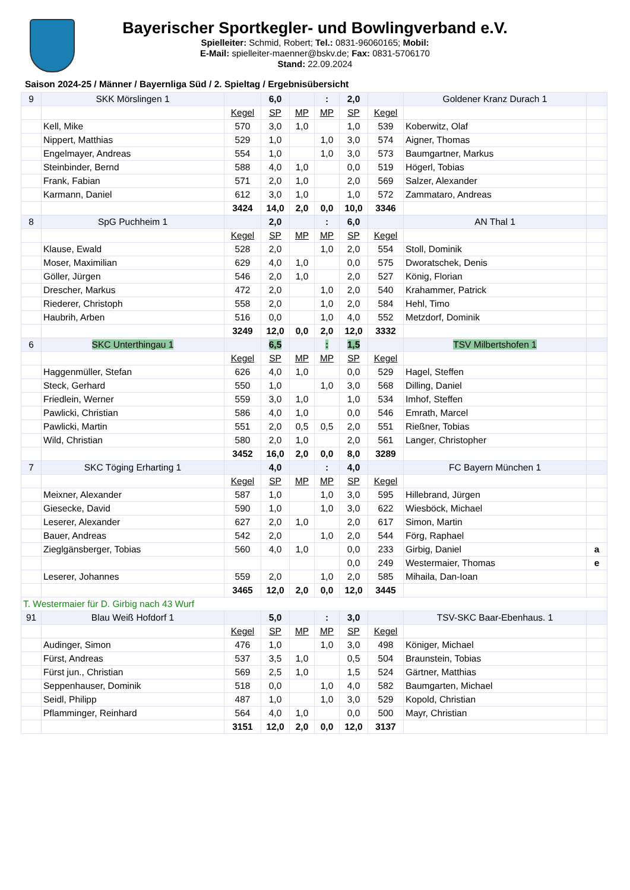Bayerischer Sportkegler- und Bowlingverband e.V.
Spielleiter: Schmid, Robert; Tel.: 0831-96060165; Mobil:
E-Mail: spielleiter-maenner@bskv.de; Fax: 0831-5706170
Stand: 22.09.2024
Saison 2024-25 / Männer / Bayernliga Süd / 2. Spieltag / Ergebnisübersicht
| 9 | SKK Mörslingen 1 | | 6,0 | | : | 2,0 | | Goldener Kranz Durach 1 | |
| | | Kegel | SP | MP | MP | SP | Kegel | | |
| | Kell, Mike | 570 | 3,0 | 1,0 | | 1,0 | 539 | Koberwitz, Olaf | |
| | Nippert, Matthias | 529 | 1,0 | | 1,0 | 3,0 | 574 | Aigner, Thomas | |
| | Engelmayer, Andreas | 554 | 1,0 | | 1,0 | 3,0 | 573 | Baumgartner, Markus | |
| | Steinbinder, Bernd | 588 | 4,0 | 1,0 | | 0,0 | 519 | Högerl, Tobias | |
| | Frank, Fabian | 571 | 2,0 | 1,0 | | 2,0 | 569 | Salzer, Alexander | |
| | Karmann, Daniel | 612 | 3,0 | 1,0 | | 1,0 | 572 | Zammataro, Andreas | |
| | | 3424 | 14,0 | 2,0 | 0,0 | 10,0 | 3346 | | |
| 8 | SpG Puchheim 1 | | 2,0 | | : | 6,0 | | AN Thal 1 | |
| | | Kegel | SP | MP | MP | SP | Kegel | | |
| | Klause, Ewald | 528 | 2,0 | | 1,0 | 2,0 | 554 | Stoll, Dominik | |
| | Moser, Maximilian | 629 | 4,0 | 1,0 | | 0,0 | 575 | Dworatschek, Denis | |
| | Göller, Jürgen | 546 | 2,0 | 1,0 | | 2,0 | 527 | König, Florian | |
| | Drescher, Markus | 472 | 2,0 | | 1,0 | 2,0 | 540 | Krahammer, Patrick | |
| | Riederer, Christoph | 558 | 2,0 | | 1,0 | 2,0 | 584 | Hehl, Timo | |
| | Haubrih, Arben | 516 | 0,0 | | 1,0 | 4,0 | 552 | Metzdorf, Dominik | |
| | | 3249 | 12,0 | 0,0 | 2,0 | 12,0 | 3332 | | |
| 6 | SKC Unterthingau 1 | | 6,5 | | : | 1,5 | | TSV Milbertshofen 1 | |
| | | Kegel | SP | MP | MP | SP | Kegel | | |
| | Haggenmüller, Stefan | 626 | 4,0 | 1,0 | | 0,0 | 529 | Hagel, Steffen | |
| | Steck, Gerhard | 550 | 1,0 | | 1,0 | 3,0 | 568 | Dilling, Daniel | |
| | Friedlein, Werner | 559 | 3,0 | 1,0 | | 1,0 | 534 | Imhof, Steffen | |
| | Pawlicki, Christian | 586 | 4,0 | 1,0 | | 0,0 | 546 | Emrath, Marcel | |
| | Pawlicki, Martin | 551 | 2,0 | 0,5 | 0,5 | 2,0 | 551 | Rießner, Tobias | |
| | Wild, Christian | 580 | 2,0 | 1,0 | | 2,0 | 561 | Langer, Christopher | |
| | | 3452 | 16,0 | 2,0 | 0,0 | 8,0 | 3289 | | |
| 7 | SKC Töging Erharting 1 | | 4,0 | | : | 4,0 | | FC Bayern München 1 | |
| | | Kegel | SP | MP | MP | SP | Kegel | | |
| | Meixner, Alexander | 587 | 1,0 | | 1,0 | 3,0 | 595 | Hillebrand, Jürgen | |
| | Giesecke, David | 590 | 1,0 | | 1,0 | 3,0 | 622 | Wiesböck, Michael | |
| | Leserer, Alexander | 627 | 2,0 | 1,0 | | 2,0 | 617 | Simon, Martin | |
| | Bauer, Andreas | 542 | 2,0 | | 1,0 | 2,0 | 544 | Förg, Raphael | |
| | Zieglgänsberger, Tobias | 560 | 4,0 | 1,0 | | 0,0 | 233 | Girbig, Daniel | a |
| | | | | | | 0,0 | 249 | Westermaier, Thomas | e |
| | Leserer, Johannes | 559 | 2,0 | | 1,0 | 2,0 | 585 | Mihaila, Dan-Ioan | |
| | | 3465 | 12,0 | 2,0 | 0,0 | 12,0 | 3445 | | |
| T. Westermaier für D. Girbig nach 43 Wurf | | | | | | | | | |
| 91 | Blau Weiß Hofdorf 1 | | 5,0 | | : | 3,0 | | TSV-SKC Baar-Ebenhaus. 1 | |
| | | Kegel | SP | MP | MP | SP | Kegel | | |
| | Audinger, Simon | 476 | 1,0 | | 1,0 | 3,0 | 498 | Königer, Michael | |
| | Fürst, Andreas | 537 | 3,5 | 1,0 | | 0,5 | 504 | Braunstein, Tobias | |
| | Fürst jun., Christian | 569 | 2,5 | 1,0 | | 1,5 | 524 | Gärtner, Matthias | |
| | Seppenhauser, Dominik | 518 | 0,0 | | 1,0 | 4,0 | 582 | Baumgarten, Michael | |
| | Seidl, Philipp | 487 | 1,0 | | 1,0 | 3,0 | 529 | Kopold, Christian | |
| | Pflamminger, Reinhard | 564 | 4,0 | 1,0 | | 0,0 | 500 | Mayr, Christian | |
| | | 3151 | 12,0 | 2,0 | 0,0 | 12,0 | 3137 | | |